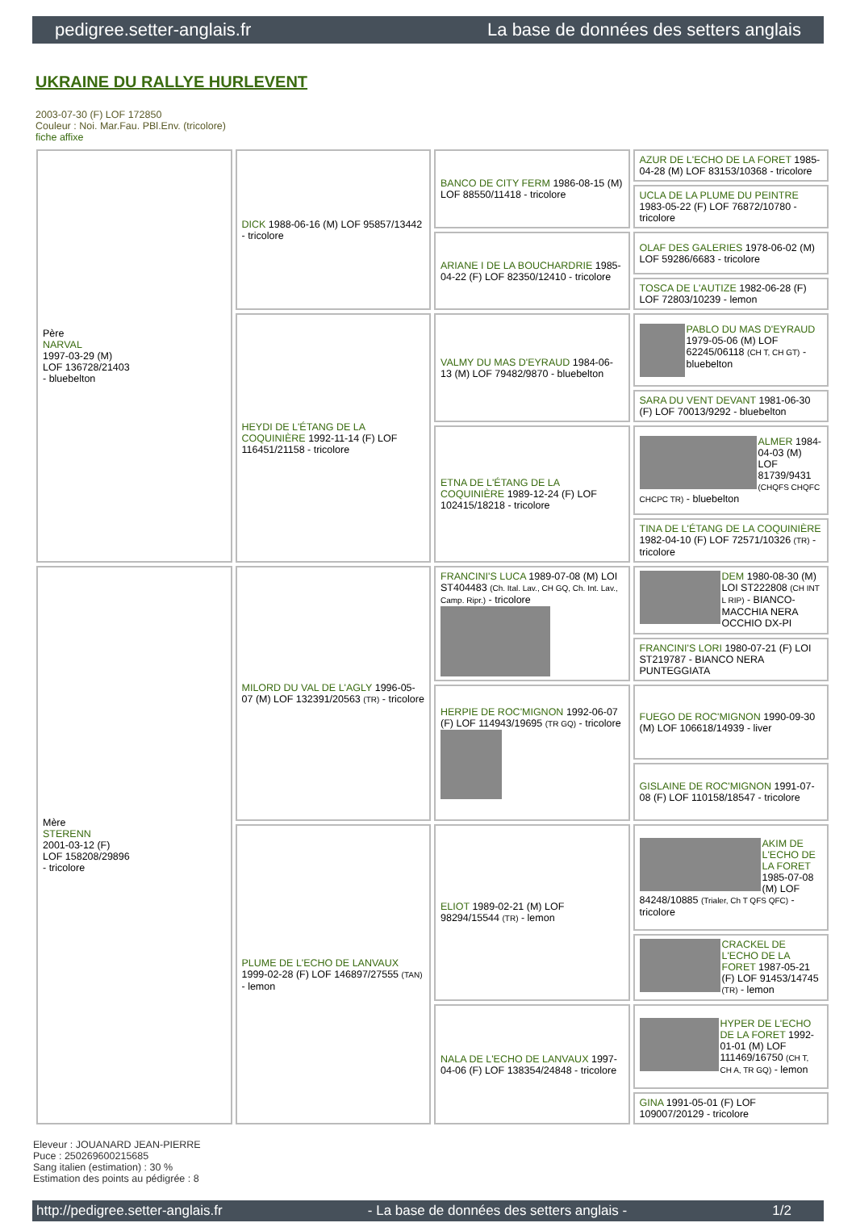pedigree.setter-anglais.fr La base de données des setters anglais
UKRAINE DU RALLYE HURLEVENT
2003-07-30 (F) LOF 172850
Couleur : Noi. Mar.Fau. PBl.Env. (tricolore)
fiche affixe
| Père NARVAL 1997-03-29 (M) LOF 136728/21403 - bluebelton | DICK 1988-06-16 (M) LOF 95857/13442 - tricolore | BANCO DE CITY FERM 1986-08-15 (M) LOF 88550/11418 - tricolore | AZUR DE L'ECHO DE LA FORET 1985-04-28 (M) LOF 83153/10368 - tricolore |
| | | | UCLA DE LA PLUME DU PEINTRE 1983-05-22 (F) LOF 76872/10780 - tricolore |
| | | ARIANE I DE LA BOUCHARDRIE 1985-04-22 (F) LOF 82350/12410 - tricolore | OLAF DES GALERIES 1978-06-02 (M) LOF 59286/6683 - tricolore |
| | | | TOSCA DE L'AUTIZE 1982-06-28 (F) LOF 72803/10239 - lemon |
| | HEYDI DE L'ÉTANG DE LA COQUINIÈRE 1992-11-14 (F) LOF 116451/21158 - tricolore | VALMY DU MAS D'EYRAUD 1984-06-13 (M) LOF 79482/9870 - bluebelton | PABLO DU MAS D'EYRAUD 1979-05-06 (M) LOF 62245/06118 (CH T, CH GT) - bluebelton |
| | | | SARA DU VENT DEVANT 1981-06-30 (F) LOF 70013/9292 - bluebelton |
| | | ETNA DE L'ÉTANG DE LA COQUINIÈRE 1989-12-24 (F) LOF 102415/18218 - tricolore | ALMER 1984-04-03 (M) LOF 81739/9431 (CHQFS CHQFC CHCPC TR) - bluebelton |
| | | | TINA DE L'ÉTANG DE LA COQUINIÈRE 1982-04-10 (F) LOF 72571/10326 (TR) - tricolore |
| Mère STERENN 2001-03-12 (F) LOF 158208/29896 - tricolore | MILORD DU VAL DE L'AGLY 1996-05-07 (M) LOF 132391/20563 (TR) - tricolore | FRANCINI'S LUCA 1989-07-08 (M) LOI ST404483 (Ch. Ital. Lav., CH GQ, Ch. Int. Lav., Camp. Ripr.) - tricolore | DEM 1980-08-30 (M) LOI ST222808 (CH INT L RIP) - BIANCO-MACCHIA NERA OCCHIO DX-PI |
| | | | FRANCINI'S LORI 1980-07-21 (F) LOI ST219787 - BIANCO NERA PUNTEGGIATA |
| | | HERPIE DE ROC'MIGNON 1992-06-07 (F) LOF 114943/19695 (TR GQ) - tricolore | FUEGO DE ROC'MIGNON 1990-09-30 (M) LOF 106618/14939 - liver |
| | | | GISLAINE DE ROC'MIGNON 1991-07-08 (F) LOF 110158/18547 - tricolore |
| | PLUME DE L'ECHO DE LANVAUX 1999-02-28 (F) LOF 146897/27555 (TAN) - lemon | ELIOT 1989-02-21 (M) LOF 98294/15544 (TR) - lemon | AKIM DE L'ECHO DE LA FORET 1985-07-08 (M) LOF 84248/10885 (Trialer, Ch T QFS QFC) - tricolore |
| | | | CRACKEL DE L'ECHO DE LA FORET 1987-05-21 (F) LOF 91453/14745 (TR) - lemon |
| | | NALA DE L'ECHO DE LANVAUX 1997-04-06 (F) LOF 138354/24848 - tricolore | HYPER DE L'ECHO DE LA FORET 1992-01-01 (M) LOF 111469/16750 (CH T, CH A, TR GQ) - lemon |
| | | | GINA 1991-05-01 (F) LOF 109007/20129 - tricolore |
Eleveur : JOUANARD JEAN-PIERRE
Puce : 250269600215685
Sang italien (estimation) : 30 %
Estimation des points au pédigrée : 8
http://pedigree.setter-anglais.fr - La base de données des setters anglais - 1/2